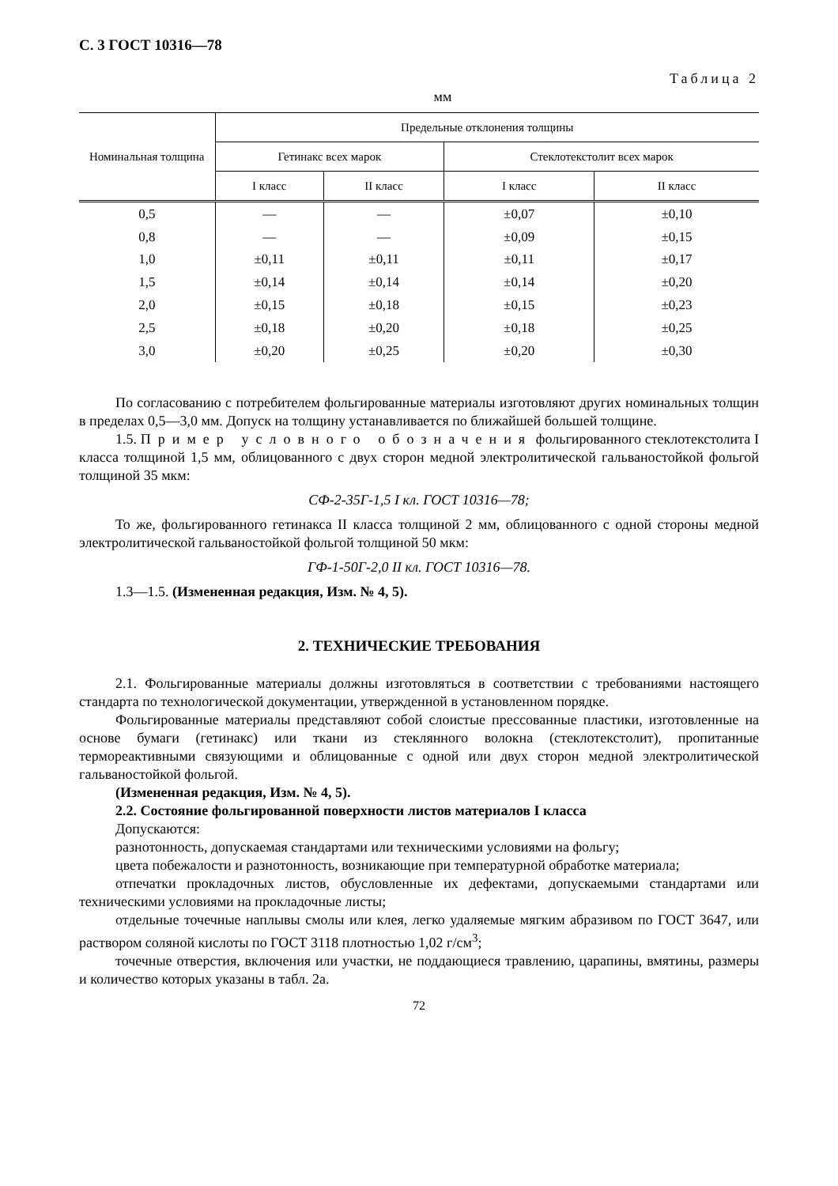С. 3 ГОСТ 10316—78
Таблица 2
мм
| Номинальная толщина | Предельные отклонения толщины | | | |
| --- | --- | --- | --- | --- |
| | Гетинакс всех марок | | Стеклотекстолит всех марок | |
| | I класс | II класс | I класс | II класс |
| 0,5 | — | — | ±0,07 | ±0,10 |
| 0,8 | — | — | ±0,09 | ±0,15 |
| 1,0 | ±0,11 | ±0,11 | ±0,11 | ±0,17 |
| 1,5 | ±0,14 | ±0,14 | ±0,14 | ±0,20 |
| 2,0 | ±0,15 | ±0,18 | ±0,15 | ±0,23 |
| 2,5 | ±0,18 | ±0,20 | ±0,18 | ±0,25 |
| 3,0 | ±0,20 | ±0,25 | ±0,20 | ±0,30 |
По согласованию с потребителем фольгированные материалы изготовляют других номинальных толщин в пределах 0,5—3,0 мм. Допуск на толщину устанавливается по ближайшей большей толщине.
1.5. Пример условного обозначения фольгированного стеклотекстолита I класса толщиной 1,5 мм, облицованного с двух сторон медной электролитической гальваностойкой фольгой толщиной 35 мкм:
СФ-2-35Г-1,5 I кл. ГОСТ 10316—78;
То же, фольгированного гетинакса II класса толщиной 2 мм, облицованного с одной стороны медной электролитической гальваностойкой фольгой толщиной 50 мкм:
ГФ-1-50Г-2,0 II кл. ГОСТ 10316—78.
1.3—1.5. (Измененная редакция, Изм. № 4, 5).
2. ТЕХНИЧЕСКИЕ ТРЕБОВАНИЯ
2.1. Фольгированные материалы должны изготовляться в соответствии с требованиями настоящего стандарта по технологической документации, утвержденной в установленном порядке.
Фольгированные материалы представляют собой слоистые прессованные пластики, изготовленные на основе бумаги (гетинакс) или ткани из стеклянного волокна (стеклотекстолит), пропитанные термореактивными связующими и облицованные с одной или двух сторон медной электролитической гальваностойкой фольгой.
(Измененная редакция, Изм. № 4, 5).
2.2. Состояние фольгированной поверхности листов материалов I класса
Допускаются:
разнотонность, допускаемая стандартами или техническими условиями на фольгу;
цвета побежалости и разнотонность, возникающие при температурной обработке материала;
отпечатки прокладочных листов, обусловленные их дефектами, допускаемыми стандартами или техническими условиями на прокладочные листы;
отдельные точечные наплывы смолы или клея, легко удаляемые мягким абразивом по ГОСТ 3647, или раствором соляной кислоты по ГОСТ 3118 плотностью 1,02 г/см<sup>3</sup>;
точечные отверстия, включения или участки, не поддающиеся травлению, царапины, вмятины, размеры и количество которых указаны в табл. 2а.
72